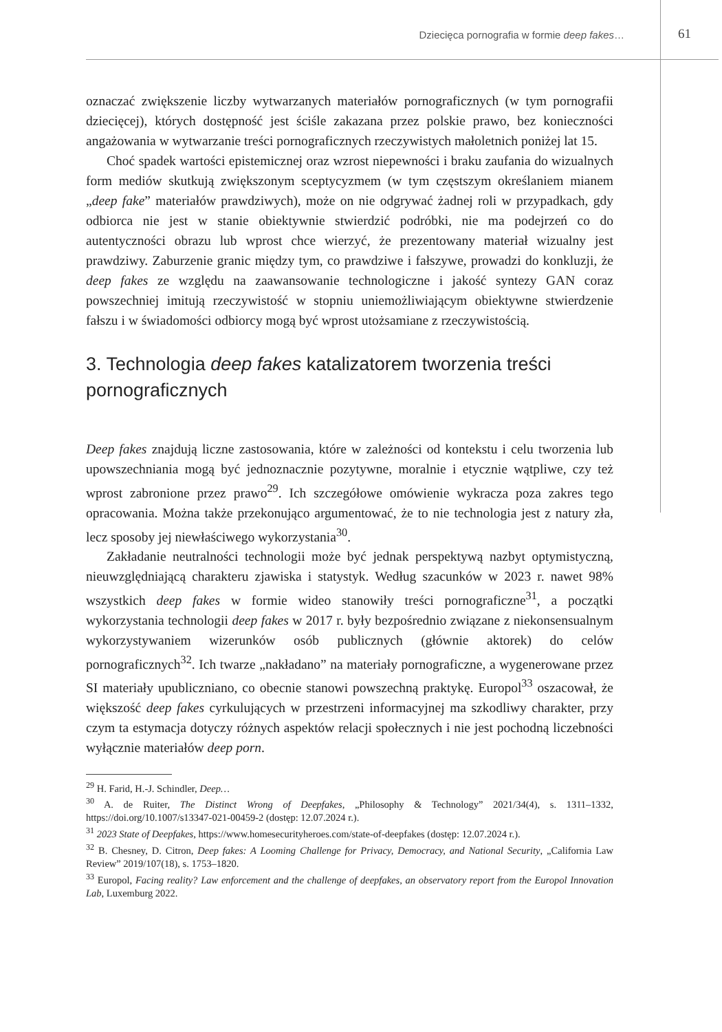Dziecięca pornografia w formie deep fakes… 61
oznaczać zwiększenie liczby wytwarzanych materiałów pornograficznych (w tym pornografii dziecięcej), których dostępność jest ściśle zakazana przez polskie prawo, bez konieczności angażowania w wytwarzanie treści pornograficznych rzeczywistych małoletnich poniżej lat 15.
Choć spadek wartości epistemicznej oraz wzrost niepewności i braku zaufania do wizualnych form mediów skutkują zwiększonym sceptycyzmem (w tym częstszym określaniem mianem „deep fake” materiałów prawdziwych), może on nie odgrywać żadnej roli w przypadkach, gdy odbiorca nie jest w stanie obiektywnie stwierdzić podróbki, nie ma podejrzeń co do autentyczności obrazu lub wprost chce wierzyć, że prezentowany materiał wizualny jest prawdziwy. Zaburzenie granic między tym, co prawdziwe i fałszywe, prowadzi do konkluzji, że deep fakes ze względu na zaawansowanie technologiczne i jakość syntezy GAN coraz powszechniej imitują rzeczywistość w stopniu uniemożliwiającym obiektywne stwierdzenie fałszu i w świadomości odbiorcy mogą być wprost utożsamiane z rzeczywistością.
3. Technologia deep fakes katalizatorem tworzenia treści pornograficznych
Deep fakes znajdują liczne zastosowania, które w zależności od kontekstu i celu tworzenia lub upowszechniania mogą być jednoznacznie pozytywne, moralnie i etycznie wątpliwe, czy też wprost zabronione przez prawo<sup>29</sup>. Ich szczegółowe omówienie wykracza poza zakres tego opracowania. Można także przekonująco argumentować, że to nie technologia jest z natury zła, lecz sposoby jej niewłaściwego wykorzystania<sup>30</sup>.
Zakładanie neutralności technologii może być jednak perspektywą nazbyt optymistyczną, nieuwzględniającą charakteru zjawiska i statystyk. Według szacunków w 2023 r. nawet 98% wszystkich deep fakes w formie wideo stanowiły treści pornograficzne<sup>31</sup>, a początki wykorzystania technologii deep fakes w 2017 r. były bezpośrednio związane z niekonsensualnym wykorzystywaniem wizerunków osób publicznych (głównie aktorek) do celów pornograficznych<sup>32</sup>. Ich twarze „nakładano” na materiały pornograficzne, a wygenerowane przez SI materiały upubliczniano, co obecnie stanowi powszechną praktykę. Europol<sup>33</sup> oszacował, że większość deep fakes cyrkulujących w przestrzeni informacyjnej ma szkodliwy charakter, przy czym ta estymacja dotyczy różnych aspektów relacji społecznych i nie jest pochodną liczebności wyłącznie materiałów deep porn.
<sup>29</sup> H. Farid, H.-J. Schindler, Deep…
<sup>30</sup> A. de Ruiter, The Distinct Wrong of Deepfakes, „Philosophy & Technology” 2021/34(4), s. 1311–1332, https://doi.org/10.1007/s13347-021-00459-2 (dostęp: 12.07.2024 r.).
<sup>31</sup> 2023 State of Deepfakes, https://www.homesecurityheroes.com/state-of-deepfakes (dostęp: 12.07.2024 r.).
<sup>32</sup> B. Chesney, D. Citron, Deep fakes: A Looming Challenge for Privacy, Democracy, and National Security, „California Law Review” 2019/107(18), s. 1753–1820.
<sup>33</sup> Europol, Facing reality? Law enforcement and the challenge of deepfakes, an observatory report from the Europol Innovation Lab, Luxemburg 2022.